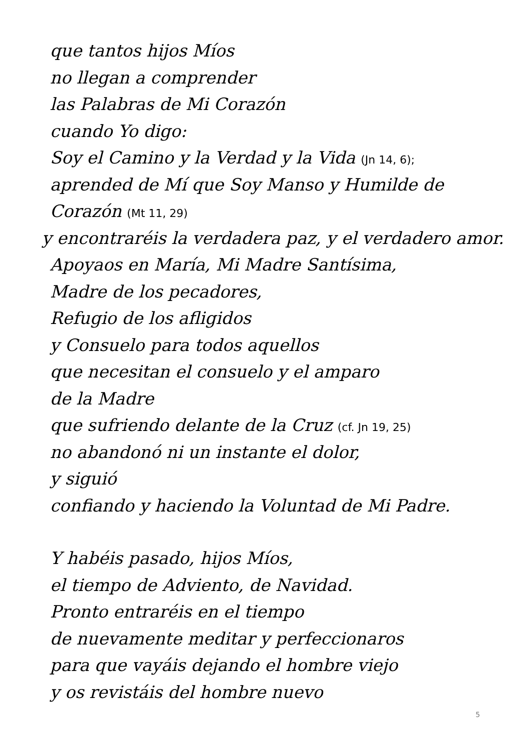que tantos hijos Míos
no llegan a comprender
las Palabras de Mi Corazón
cuando Yo digo:
Soy el Camino y la Verdad y la Vida (Jn 14, 6);
aprended de Mí que Soy Manso y Humilde de
Corazón (Mt 11, 29)
y encontraréis la verdadera paz, y el verdadero amor.
Apoyaos en María, Mi Madre Santísima,
Madre de los pecadores,
Refugio de los afligidos
y Consuelo para todos aquellos
que necesitan el consuelo y el amparo
de la Madre
que sufriendo delante de la Cruz (cf. Jn 19, 25)
no abandonó ni un instante el dolor,
y siguió
confiando y haciendo la Voluntad de Mi Padre.
Y habéis pasado, hijos Míos,
el tiempo de Adviento, de Navidad.
Pronto entraréis en el tiempo
de nuevamente meditar y perfeccionaros
para que vayáis dejando el hombre viejo
y os revistáis del hombre nuevo
5